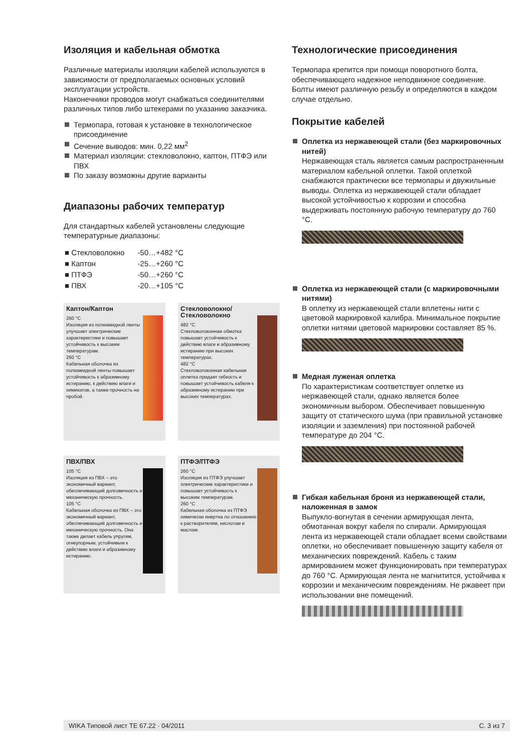Изоляция и кабельная обмотка
Различные материалы изоляции кабелей используются в зависимости от предполагаемых основных условий эксплуатации устройств.
Наконечники проводов могут снабжаться соединителями различных типов либо штекерами по указанию заказчика.
Термопара, готовая к установке в технологическое присоединение
Сечение выводов: мин. 0,22 мм<sup>2</sup>
Материал изоляции: стекловолокно, каптон, ПТФЭ или ПВХ
По заказу возможны другие варианты
Диапазоны рабочих температур
Для стандартных кабелей установлены следующие температурные диапазоны:
| ■ Стекловолокно | -50…+482 °C |
| ■ Каптон | -25…+260 °C |
| ■ ПТФЭ | -50…+260 °C |
| ■ ПВХ | -20…+105 °C |
Каптон/Каптон
260 °C
Изоляция из полиамидной ленты улучшает электрические характеристики и повышает устойчивость к высоким температурам.
260 °C
Кабельная оболочка из полиамидной ленты повышает устойчивость к абразивному истиранию, к действию влаги и химикатов, а также прочность на пробой.
Стекловолокно/ Стекловолокно
482 °C
Стекловолоконная обмотка повышает устойчивость к действию влаги и абразивному истиранию при высоких температурах.
482 °C
Стекловолоконная кабельная оплетка придает гибкость и повышает устойчивость кабеля к абразивному истиранию при высоких температурах.
ПВХ/ПВХ
105 °C
Изоляция из ПВХ – это экономичный вариант, обеспечивающий долговечность и механическую прочность.
105 °C
Кабельная оболочка из ПВХ – это экономичный вариант, обеспечивающий долговечность и механическую прочность. Она также делает кабель упругим, огнеупорным, устойчивым к действию влаги и абразивному истиранию.
ПТФЭ/ПТФЭ
260 °C
Изоляция из ПТФЭ улучшает электрические характеристики и повышает устойчивость к высоким температурам.
260 °C
Кабельная оболочка из ПТФЭ химически инертна по отношению к растворителям, кислотам и маслам.
Технологические присоединения
Термопара крепится при помощи поворотного болта, обеспечивающего надежное неподвижное соединение. Болты имеют различную резьбу и определяются в каждом случае отдельно.
Покрытие кабелей
Оплетка из нержавеющей стали (без маркировочных нитей)
Нержавеющая сталь является самым распространенным материалом кабельной оплетки. Такой оплеткой снабжаются практически все термопары и двужильные выводы. Оплетка из нержавеющей стали обладает высокой устойчивостью к коррозии и способна выдерживать постоянную рабочую температуру до 760 °C.
Оплетка из нержавеющей стали (с маркировочными нитями)
В оплетку из нержавеющей стали вплетены нити с цветовой маркировкой калибра. Минимальное покрытие оплетки нитями цветовой маркировки составляет 85 %.
Медная луженая оплетка
По характеристикам соответствует оплетке из нержавеющей стали, однако является более экономичным выбором. Обеспечивает повышенную защиту от статического шума (при правильной установке изоляции и заземления) при постоянной рабочей температуре до 204 °C.
Гибкая кабельная броня из нержавеющей стали, наложенная в замок
Выпукло-вогнутая в сечении армирующая лента, обмотанная вокруг кабеля по спирали. Армирующая лента из нержавеющей стали обладает всеми свойствами оплетки, но обеспечивает повышенную защиту кабеля от механических повреждений. Кабель с таким армированием может функционировать при температурах до 760 °C. Армирующая лента не магнитится, устойчива к коррозии и механическим повреждениям. Не ржавеет при использовании вне помещений.
WIKA Типовой лист TE 67.22 · 04/2011 С. 3 из 7